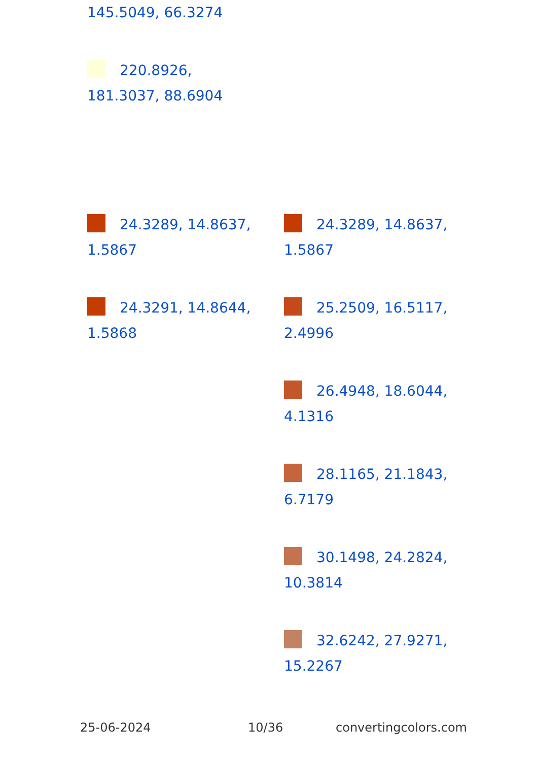145.5049, 66.3274
220.8926, 181.3037, 88.6904
24.3289, 14.8637, 1.5867
24.3289, 14.8637, 1.5867
24.3291, 14.8644, 1.5868
25.2509, 16.5117, 2.4996
26.4948, 18.6044, 4.1316
28.1165, 21.1843, 6.7179
30.1498, 24.2824, 10.3814
32.6242, 27.9271, 15.2267
25-06-2024 10/36 convertingcolors.com